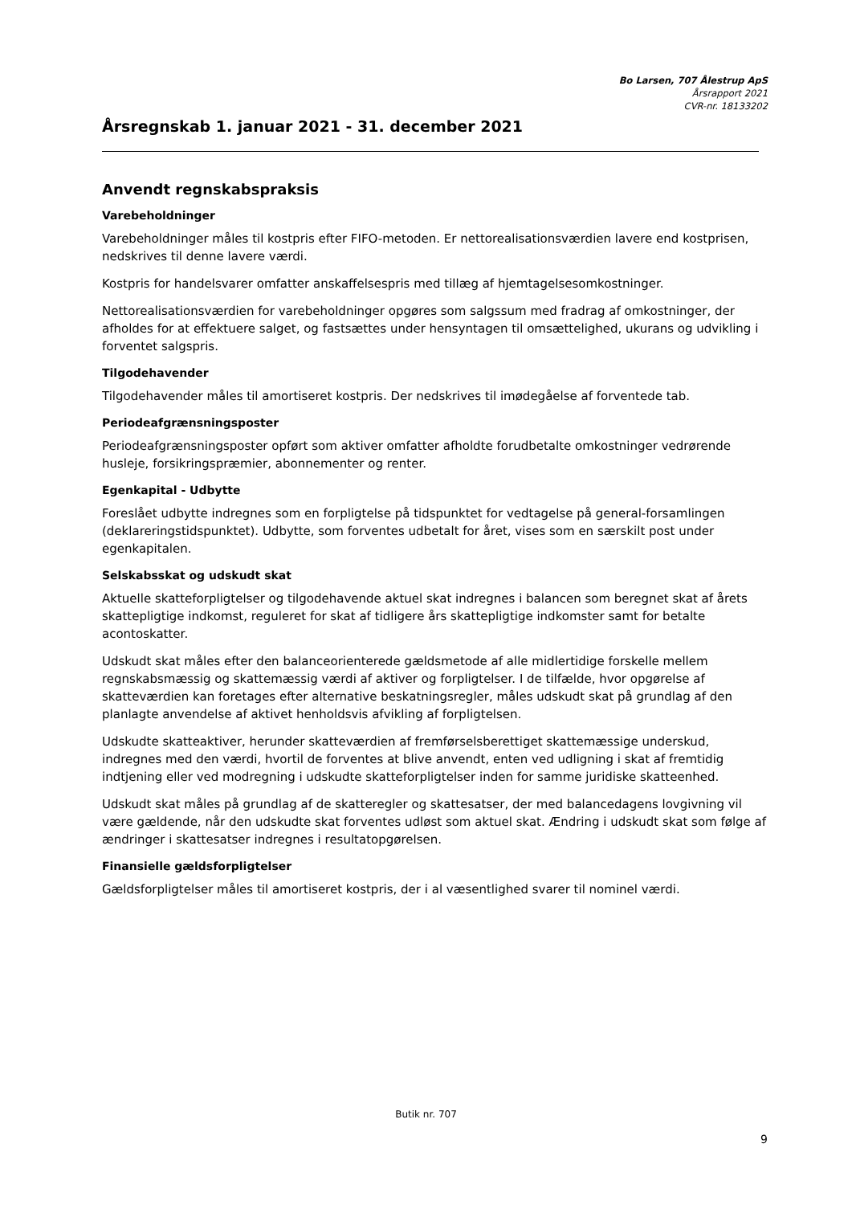Bo Larsen, 707 Ålestrup ApS
Årsrapport 2021
CVR-nr. 18133202
Årsregnskab 1. januar 2021 - 31. december 2021
Anvendt regnskabspraksis
Varebeholdninger
Varebeholdninger måles til kostpris efter FIFO-metoden. Er nettorealisationsværdien lavere end kostprisen, nedskrives til denne lavere værdi.
Kostpris for handelsvarer omfatter anskaffelsespris med tillæg af hjemtagelsesomkostninger.
Nettorealisationsværdien for varebeholdninger opgøres som salgssum med fradrag af omkostninger, der afholdes for at effektuere salget, og fastsættes under hensyntagen til omsættelighed, ukurans og udvikling i forventet salgspris.
Tilgodehavender
Tilgodehavender måles til amortiseret kostpris. Der nedskrives til imødegåelse af forventede tab.
Periodeafgrænsningsposter
Periodeafgrænsningsposter opført som aktiver omfatter afholdte forudbetalte omkostninger vedrørende husleje, forsikringspræmier, abonnementer og renter.
Egenkapital - Udbytte
Foreslået udbytte indregnes som en forpligtelse på tidspunktet for vedtagelse på general-forsamlingen (deklareringstidspunktet). Udbytte, som forventes udbetalt for året, vises som en særskilt post under egenkapitalen.
Selskabsskat og udskudt skat
Aktuelle skatteforpligtelser og tilgodehavende aktuel skat indregnes i balancen som beregnet skat af årets skattepligtige indkomst, reguleret for skat af tidligere års skattepligtige indkomster samt for betalte acontoskatter.
Udskudt skat måles efter den balanceorienterede gældsmetode af alle midlertidige forskelle mellem regnskabsmæssig og skattemæssig værdi af aktiver og forpligtelser. I de tilfælde, hvor opgørelse af skatteværdien kan foretages efter alternative beskatningsregler, måles udskudt skat på grundlag af den planlagte anvendelse af aktivet henholdsvis afvikling af forpligtelsen.
Udskudte skatteaktiver, herunder skatteværdien af fremførselsberettiget skattemæssige underskud, indregnes med den værdi, hvortil de forventes at blive anvendt, enten ved udligning i skat af fremtidig indtjening eller ved modregning i udskudte skatteforpligtelser inden for samme juridiske skatteenhed.
Udskudt skat måles på grundlag af de skatteregler og skattesatser, der med balancedagens lovgivning vil være gældende, når den udskudte skat forventes udløst som aktuel skat. Ændring i udskudt skat som følge af ændringer i skattesatser indregnes i resultatopgørelsen.
Finansielle gældsforpligtelser
Gældsforpligtelser måles til amortiseret kostpris, der i al væsentlighed svarer til nominel værdi.
Butik nr. 707
9